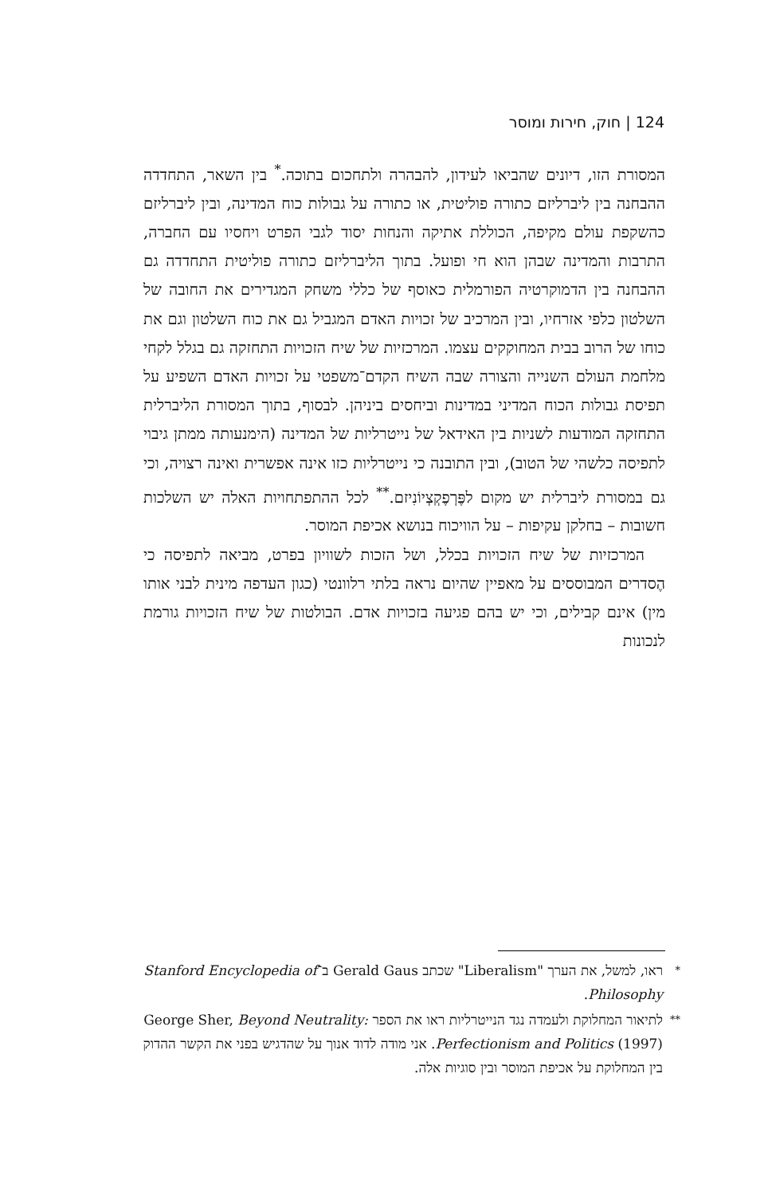124 | חוק, חירות ומוסר
המסורת הזו, דיונים שהביאו לעידון, להבהרה ולתחכום בתוכה.<sup>*</sup> בין השאר, התחדדה ההבחנה בין ליברליזם כתורה פוליטית, או כתורה על גבולות כוח המדינה, ובין ליברליזם כהשקפת עולם מקיפה, הכוללת אתיקה והנחות יסוד לגבי הפרט ויחסיו עם החברה, התרבות והמדינה שבהן הוא חי ופועל. בתוך הליברליזם כתורה פוליטית התחדדה גם ההבחנה בין הדמוקרטיה הפורמלית כאוסף של כללי משחק המגדירים את החובה של השלטון כלפי אזרחיו, ובין המרכיב של זכויות האדם המגביל גם את כוח השלטון וגם את כוחו של הרוב בבית המחוקקים עצמו. המרכזיות של שיח הזכויות התחזקה גם בגלל לקחי מלחמת העולם השנייה והצורה שבה השיח הקדם־משפטי על זכויות האדם השפיע על תפיסת גבולות הכוח המדיני במדינות וביחסים ביניהן. לבסוף, בתוך המסורת הליברלית התחזקה המודעות לשניות בין האידאל של נייטרליות של המדינה (הימנעותה ממתן גיבוי לתפיסה כלשהי של הטוב), ובין התובנה כי נייטרליות כזו אינה אפשרית ואינה רצויה, וכי גם במסורת ליברלית יש מקום לפֶּרְפֶקְצְיוֹנִיזם.<sup>**</sup> לכל ההתפתחויות האלה יש השלכות חשובות – בחלקן עקיפות – על הוויכוח בנושא אכיפת המוסר.
המרכזיות של שיח הזכויות בכלל, ושל הזכות לשוויון בפרט, מביאה לתפיסה כי הֶסדרים המבוססים על מאפיין שהיום נראה בלתי רלוונטי (כגון העדפה מינית לבני אותו מין) אינם קבילים, וכי יש בהם פגיעה בזכויות אדם. הבולטות של שיח הזכויות גורמת לנכונות
* ראו, למשל, את הערך "Liberalism" שכתב Gerald Gaus ב־Stanford Encyclopedia of Philosophy.
** לתיאור המחלוקת ולעמדה נגד הנייטרליות ראו את הספר George Sher, Beyond Neutrality: Perfectionism and Politics (1997). אני מודה לדוד אנוך על שהדגיש בפני את הקשר ההדוק בין המחלוקת על אכיפת המוסר ובין סוגיות אלה.